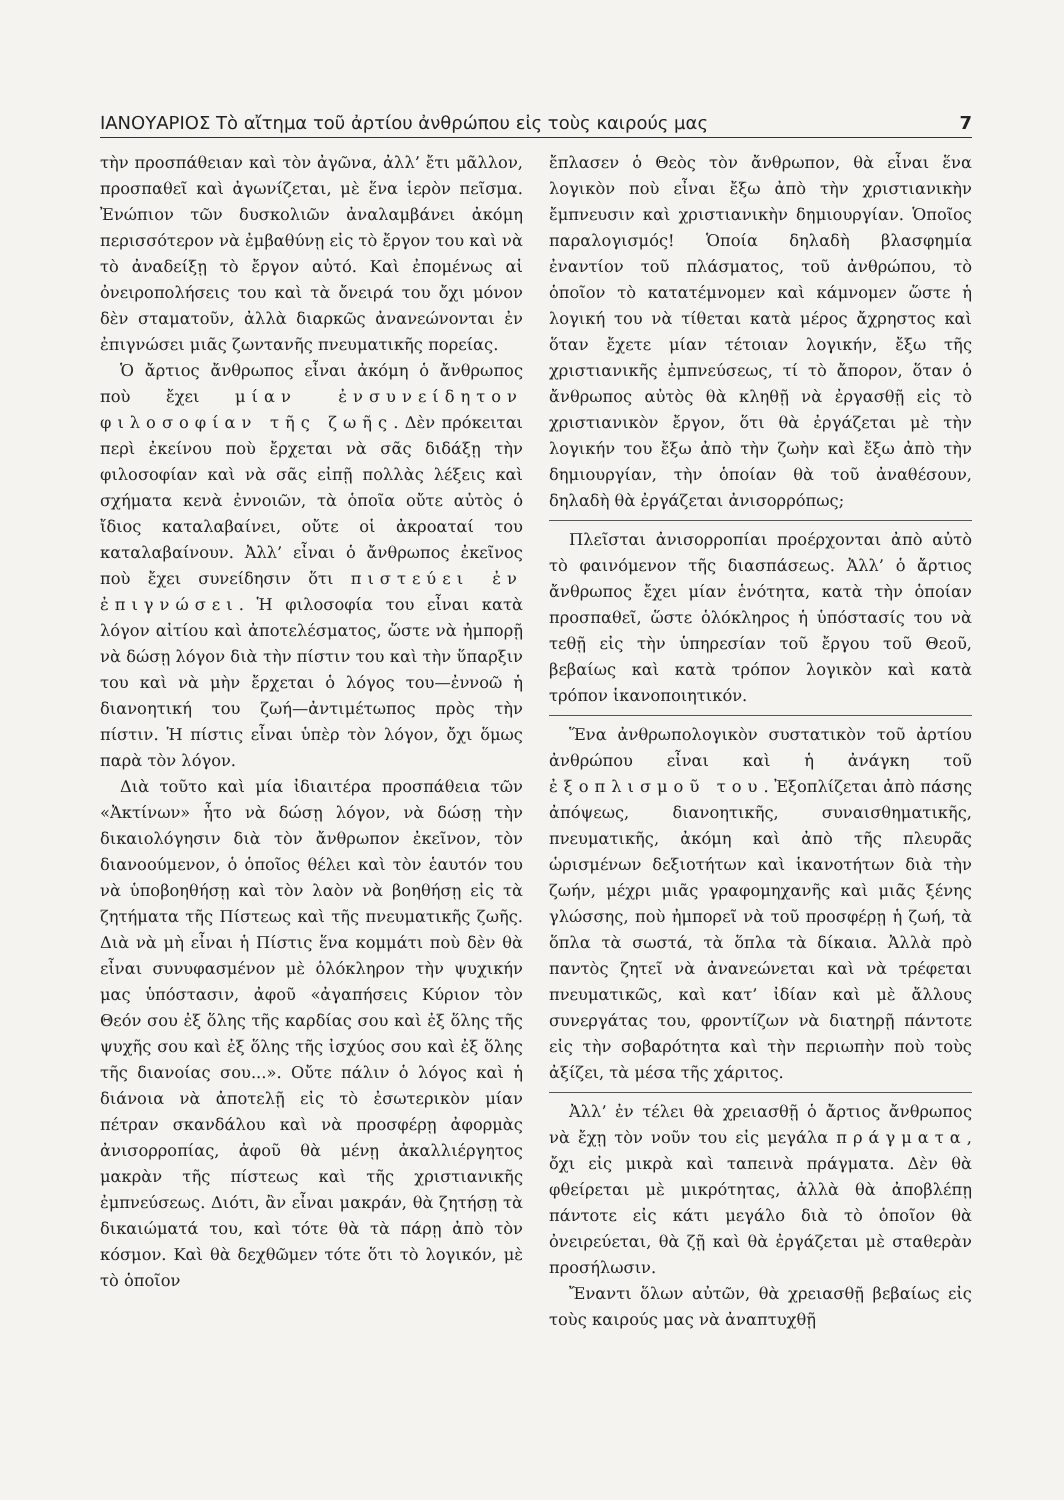ΙΑΝΟΥΑΡΙΟΣ Τὸ αἴτημα τοῦ ἀρτίου ἀνθρώπου εἰς τοὺς καιρούς μας 7
τὴν προσπάθειαν καὶ τὸν ἀγῶνα, ἀλλ’ ἔτι μᾶλλον, προσπαθεῖ καὶ ἀγωνίζεται, μὲ ἕνα ἱερὸν πεῖσμα. Ἐνώπιον τῶν δυσκολιῶν ἀναλαμβάνει ἀκόμη περισσότερον νὰ ἐμβαθύνῃ εἰς τὸ ἔργον του καὶ νὰ τὸ ἀναδείξῃ τὸ ἔργον αὐτό. Καὶ ἐπομένως αἱ ὀνειροπολήσεις του καὶ τὰ ὄνειρά του ὄχι μόνον δὲν σταματοῦν, ἀλλὰ διαρκῶς ἀνανεώνονται ἐν ἐπιγνώσει μιᾶς ζωντανῆς πνευματικῆς πορείας.
Ὁ ἄρτιος ἄνθρωπος εἶναι ἀκόμη ὁ ἄνθρωπος ποὺ ἔχει μίαν ἐνσυνείδητον φιλοσοφίαν τῆς ζωῆς. Δὲν πρόκειται περὶ ἐκείνου ποὺ ἔρχεται νὰ σᾶς διδάξῃ τὴν φιλοσοφίαν καὶ νὰ σᾶς εἰπῇ πολλὰς λέξεις καὶ σχήματα κενὰ ἐννοιῶν, τὰ ὁποῖα οὔτε αὐτὸς ὁ ἴδιος καταλαβαίνει, οὔτε οἱ ἀκροαταί του καταλαβαίνουν. Ἀλλ’ εἶναι ὁ ἄνθρωπος ἐκεῖνος ποὺ ἔχει συνείδησιν ὅτι πιστεύει ἐν ἐπιγνώσει. Ἡ φιλοσοφία του εἶναι κατὰ λόγον αἰτίου καὶ ἀποτελέσματος, ὥστε νὰ ἠμπορῇ νὰ δώσῃ λόγον διὰ τὴν πίστιν του καὶ τὴν ὕπαρξιν του καὶ νὰ μὴν ἔρχεται ὁ λόγος του—ἐννοῶ ἡ διανοητική του ζωή—ἀντιμέτωπος πρὸς τὴν πίστιν. Ἡ πίστις εἶναι ὑπὲρ τὸν λόγον, ὄχι ὅμως παρὰ τὸν λόγον.
Διὰ τοῦτο καὶ μία ἰδιαιτέρα προσπάθεια τῶν «Ἀκτίνων» ἦτο νὰ δώσῃ λόγον, νὰ δώσῃ τὴν δικαιολόγησιν διὰ τὸν ἄνθρωπον ἐκεῖνον, τὸν διανοούμενον, ὁ ὁποῖος θέλει καὶ τὸν ἑαυτόν του νὰ ὑποβοηθήσῃ καὶ τὸν λαὸν νὰ βοηθήσῃ εἰς τὰ ζητήματα τῆς Πίστεως καὶ τῆς πνευματικῆς ζωῆς. Διὰ νὰ μὴ εἶναι ἡ Πίστις ἕνα κομμάτι ποὺ δὲν θὰ εἶναι συνυφασμένον μὲ ὁλόκληρον τὴν ψυχικήν μας ὑπόστασιν, ἀφοῦ «ἀγαπήσεις Κύριον τὸν Θεόν σου ἐξ ὅλης τῆς καρδίας σου καὶ ἐξ ὅλης τῆς ψυχῆς σου καὶ ἐξ ὅλης τῆς ἰσχύος σου καὶ ἐξ ὅλης τῆς διανοίας σου...». Οὔτε πάλιν ὁ λόγος καὶ ἡ διάνοια νὰ ἀποτελῇ εἰς τὸ ἐσωτερικὸν μίαν πέτραν σκανδάλου καὶ νὰ προσφέρῃ ἀφορμὰς ἀνισορροπίας, ἀφοῦ θὰ μένῃ ἀκαλλιέργητος μακρὰν τῆς πίστεως καὶ τῆς χριστιανικῆς ἐμπνεύσεως. Διότι, ἂν εἶναι μακράν, θὰ ζητήσῃ τὰ δικαιώματά του, καὶ τότε θὰ τὰ πάρῃ ἀπὸ τὸν κόσμον. Καὶ θὰ δεχθῶμεν τότε ὅτι τὸ λογικόν, μὲ τὸ ὁποῖον
ἔπλασεν ὁ Θεὸς τὸν ἄνθρωπον, θὰ εἶναι ἕνα λογικὸν ποὺ εἶναι ἔξω ἀπὸ τὴν χριστιανικὴν ἔμπνευσιν καὶ χριστιανικὴν δημιουργίαν. Ὁποῖος παραλογισμός! Ὁποία δηλαδὴ βλασφημία ἐναντίον τοῦ πλάσματος, τοῦ ἀνθρώπου, τὸ ὁποῖον τὸ κατατέμνομεν καὶ κάμνομεν ὥστε ἡ λογική του νὰ τίθεται κατὰ μέρος ἄχρηστος καὶ ὅταν ἔχετε μίαν τέτοιαν λογικήν, ἔξω τῆς χριστιανικῆς ἐμπνεύσεως, τί τὸ ἄπορον, ὅταν ὁ ἄνθρωπος αὐτὸς θὰ κληθῇ νὰ ἐργασθῇ εἰς τὸ χριστιανικὸν ἔργον, ὅτι θὰ ἐργάζεται μὲ τὴν λογικήν του ἔξω ἀπὸ τὴν ζωὴν καὶ ἔξω ἀπὸ τὴν δημιουργίαν, τὴν ὁποίαν θὰ τοῦ ἀναθέσουν, δηλαδὴ θὰ ἐργάζεται ἀνισορρόπως;
Πλεῖσται ἀνισορροπίαι προέρχονται ἀπὸ αὐτὸ τὸ φαινόμενον τῆς διασπάσεως. Ἀλλ’ ὁ ἄρτιος ἄνθρωπος ἔχει μίαν ἑνότητα, κατὰ τὴν ὁποίαν προσπαθεῖ, ὥστε ὁλόκληρος ἡ ὑπόστασίς του νὰ τεθῇ εἰς τὴν ὑπηρεσίαν τοῦ ἔργου τοῦ Θεοῦ, βεβαίως καὶ κατὰ τρόπον λογικὸν καὶ κατὰ τρόπον ἱκανοποιητικόν.
Ἕνα ἀνθρωπολογικὸν συστατικὸν τοῦ ἀρτίου ἀνθρώπου εἶναι καὶ ἡ ἀνάγκη τοῦ ἐξοπλισμοῦ του. Ἐξοπλίζεται ἀπὸ πάσης ἀπόψεως, διανοητικῆς, συναισθηματικῆς, πνευματικῆς, ἀκόμη καὶ ἀπὸ τῆς πλευρᾶς ὡρισμένων δεξιοτήτων καὶ ἱκανοτήτων διὰ τὴν ζωήν, μέχρι μιᾶς γραφομηχανῆς καὶ μιᾶς ξένης γλώσσης, ποὺ ἠμπορεῖ νὰ τοῦ προσφέρῃ ἡ ζωή, τὰ ὅπλα τὰ σωστά, τὰ ὅπλα τὰ δίκαια. Ἀλλὰ πρὸ παντὸς ζητεῖ νὰ ἀνανεώνεται καὶ νὰ τρέφεται πνευματικῶς, καὶ κατ’ ἰδίαν καὶ μὲ ἄλλους συνεργάτας του, φροντίζων νὰ διατηρῇ πάντοτε εἰς τὴν σοβαρότητα καὶ τὴν περιωπὴν ποὺ τοὺς ἀξίζει, τὰ μέσα τῆς χάριτος.
Ἀλλ’ ἐν τέλει θὰ χρειασθῇ ὁ ἄρτιος ἄνθρωπος νὰ ἔχῃ τὸν νοῦν του εἰς μεγάλα πράγματα, ὄχι εἰς μικρὰ καὶ ταπεινὰ πράγματα. Δὲν θὰ φθείρεται μὲ μικρότητας, ἀλλὰ θὰ ἀποβλέπῃ πάντοτε εἰς κάτι μεγάλο διὰ τὸ ὁποῖον θὰ ὀνειρεύεται, θὰ ζῇ καὶ θὰ ἐργάζεται μὲ σταθερὰν προσήλωσιν.
Ἔναντι ὅλων αὐτῶν, θὰ χρειασθῇ βεβαίως εἰς τοὺς καιρούς μας νὰ ἀναπτυχθῇ